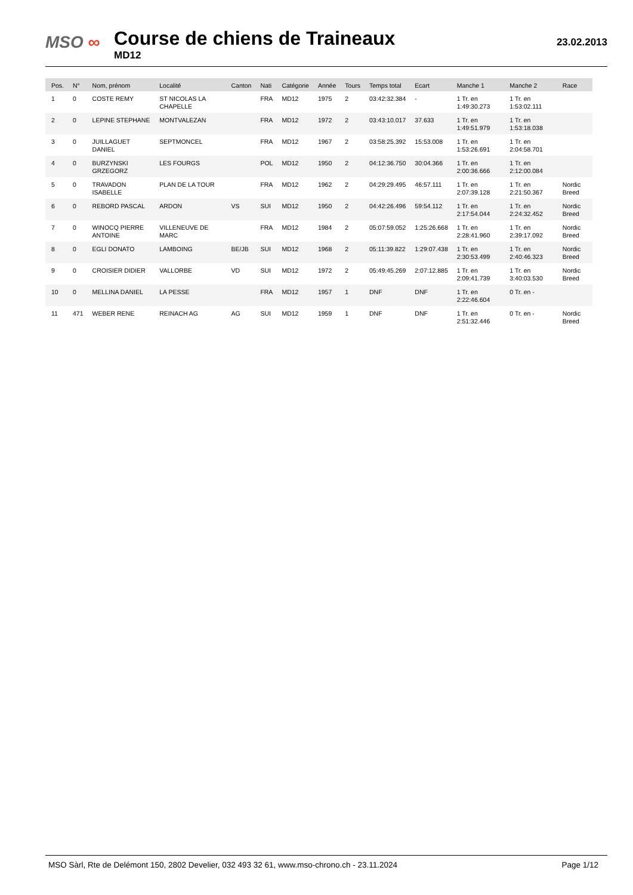MSO ∞
Course de chiens de Traineaux
MD12
23.02.2013
| Pos. | N° | Nom, prénom | Localité | Canton | Nati | Catégorie | Année | Tours | Temps total | Ecart | Manche 1 | Manche 2 | Race |
| --- | --- | --- | --- | --- | --- | --- | --- | --- | --- | --- | --- | --- | --- |
| 1 | 0 | COSTE REMY | ST NICOLAS LA CHAPELLE | | FRA | MD12 | 1975 | 2 | 03:42:32.384 | - | 1 Tr. en 1:49:30.273 | 1 Tr. en 1:53:02.111 | |
| 2 | 0 | LEPINE STEPHANE | MONTVALEZAN | | FRA | MD12 | 1972 | 2 | 03:43:10.017 | 37.633 | 1 Tr. en 1:49:51.979 | 1 Tr. en 1:53:18.038 | |
| 3 | 0 | JUILLAGUET DANIEL | SEPTMONCEL | | FRA | MD12 | 1967 | 2 | 03:58:25.392 | 15:53.008 | 1 Tr. en 1:53:26.691 | 1 Tr. en 2:04:58.701 | |
| 4 | 0 | BURZYNSKI GRZEGORZ | LES FOURGS | | POL | MD12 | 1950 | 2 | 04:12:36.750 | 30:04.366 | 1 Tr. en 2:00:36.666 | 1 Tr. en 2:12:00.084 | |
| 5 | 0 | TRAVADON ISABELLE | PLAN DE LA TOUR | | FRA | MD12 | 1962 | 2 | 04:29:29.495 | 46:57.111 | 1 Tr. en 2:07:39.128 | 1 Tr. en 2:21:50.367 | Nordic Breed |
| 6 | 0 | REBORD PASCAL | ARDON | VS | SUI | MD12 | 1950 | 2 | 04:42:26.496 | 59:54.112 | 1 Tr. en 2:17:54.044 | 1 Tr. en 2:24:32.452 | Nordic Breed |
| 7 | 0 | WINOCQ PIERRE ANTOINE | VILLENEUVE DE MARC | | FRA | MD12 | 1984 | 2 | 05:07:59.052 | 1:25:26.668 | 1 Tr. en 2:28:41.960 | 1 Tr. en 2:39:17.092 | Nordic Breed |
| 8 | 0 | EGLI DONATO | LAMBOING | BE/JB | SUI | MD12 | 1968 | 2 | 05:11:39.822 | 1:29:07.438 | 1 Tr. en 2:30:53.499 | 1 Tr. en 2:40:46.323 | Nordic Breed |
| 9 | 0 | CROISIER DIDIER | VALLORBE | VD | SUI | MD12 | 1972 | 2 | 05:49:45.269 | 2:07:12.885 | 1 Tr. en 2:09:41.739 | 1 Tr. en 3:40:03.530 | Nordic Breed |
| 10 | 0 | MELLINA DANIEL | LA PESSE | | FRA | MD12 | 1957 | 1 | DNF | DNF | 1 Tr. en 2:22:46.604 | 0 Tr. en - | |
| 11 | 471 | WEBER RENE | REINACH AG | AG | SUI | MD12 | 1959 | 1 | DNF | DNF | 1 Tr. en 2:51:32.446 | 0 Tr. en - | Nordic Breed |
MSO Sàrl, Rte de Delémont 150, 2802 Develier, 032 493 32 61, www.mso-chrono.ch - 23.11.2024 Page 1/12